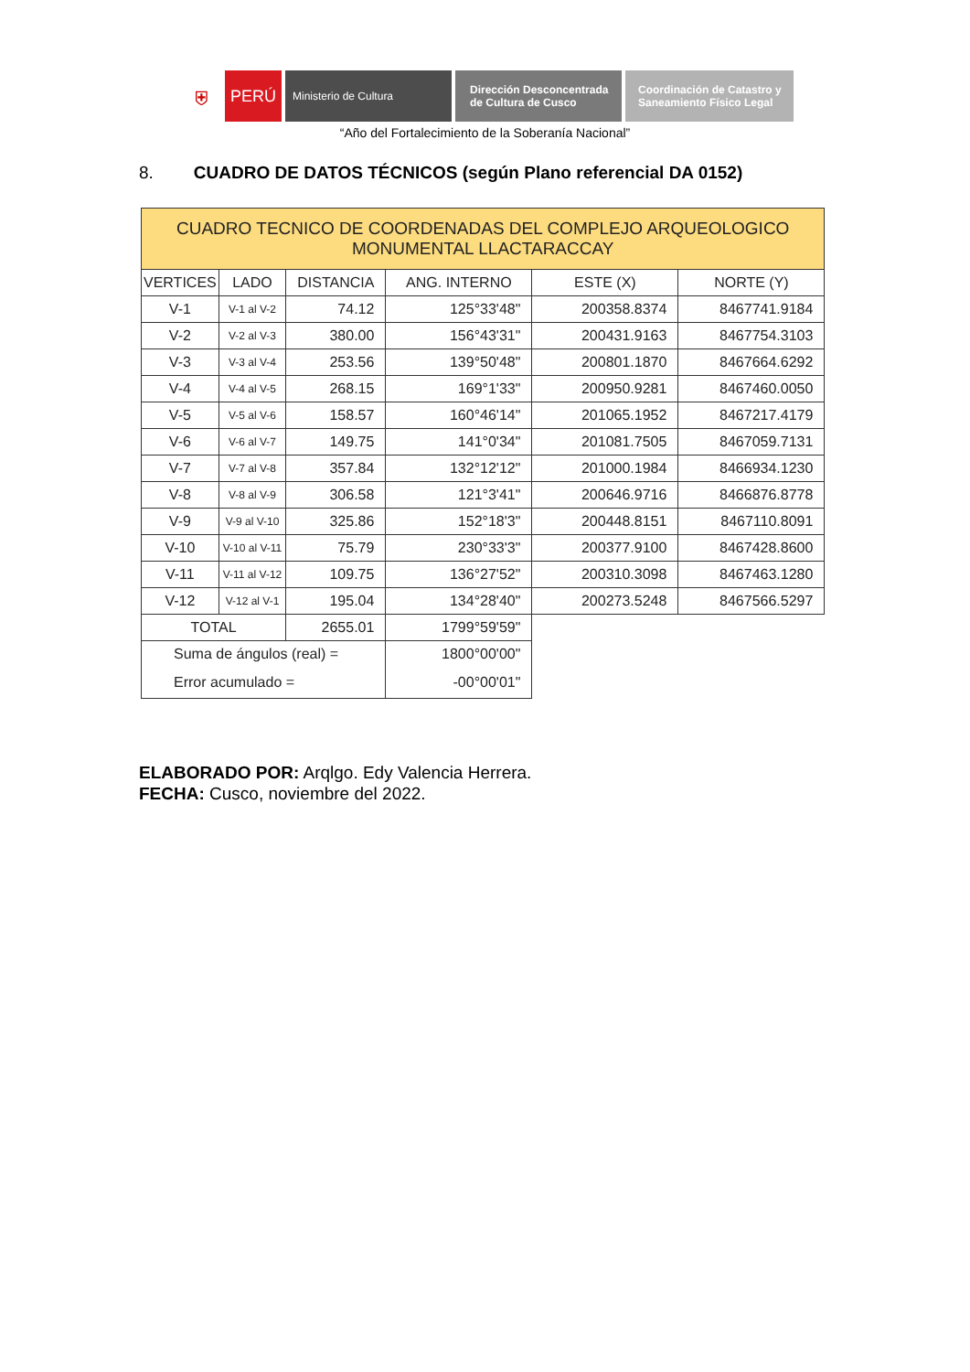⛨
PERÚ
Ministerio de Cultura Dirección Desconcentrada
de Cultura de Cusco
Coordinación de Catastro y
Saneamiento Físico Legal
“Año del Fortalecimiento de la Soberanía Nacional”
8. CUADRO DE DATOS TÉCNICOS (según Plano referencial DA 0152)
| CUADRO TECNICO DE COORDENADAS DEL COMPLEJO ARQUEOLOGICO MONUMENTAL LLACTARACCAY | | | | | |
| VERTICES | LADO | DISTANCIA | ANG. INTERNO | ESTE (X) | NORTE (Y) |
| V-1 | V-1 al V-2 | 74.12 | 125°33'48" | 200358.8374 | 8467741.9184 |
| V-2 | V-2 al V-3 | 380.00 | 156°43'31" | 200431.9163 | 8467754.3103 |
| V-3 | V-3 al V-4 | 253.56 | 139°50'48" | 200801.1870 | 8467664.6292 |
| V-4 | V-4 al V-5 | 268.15 | 169°1'33" | 200950.9281 | 8467460.0050 |
| V-5 | V-5 al V-6 | 158.57 | 160°46'14" | 201065.1952 | 8467217.4179 |
| V-6 | V-6 al V-7 | 149.75 | 141°0'34" | 201081.7505 | 8467059.7131 |
| V-7 | V-7 al V-8 | 357.84 | 132°12'12" | 201000.1984 | 8466934.1230 |
| V-8 | V-8 al V-9 | 306.58 | 121°3'41" | 200646.9716 | 8466876.8778 |
| V-9 | V-9 al V-10 | 325.86 | 152°18'3" | 200448.8151 | 8467110.8091 |
| V-10 | V-10 al V-11 | 75.79 | 230°33'3" | 200377.9100 | 8467428.8600 |
| V-11 | V-11 al V-12 | 109.75 | 136°27'52" | 200310.3098 | 8467463.1280 |
| V-12 | V-12 al V-1 | 195.04 | 134°28'40" | 200273.5248 | 8467566.5297 |
| TOTAL | | 2655.01 | 1799°59'59" | | |
| Suma de ángulos (real) = | | | 1800°00'00" | | |
| Error acumulado = | | | -00°00'01" | | |
ELABORADO POR: Arqlgo. Edy Valencia Herrera.
FECHA: Cusco, noviembre del 2022.